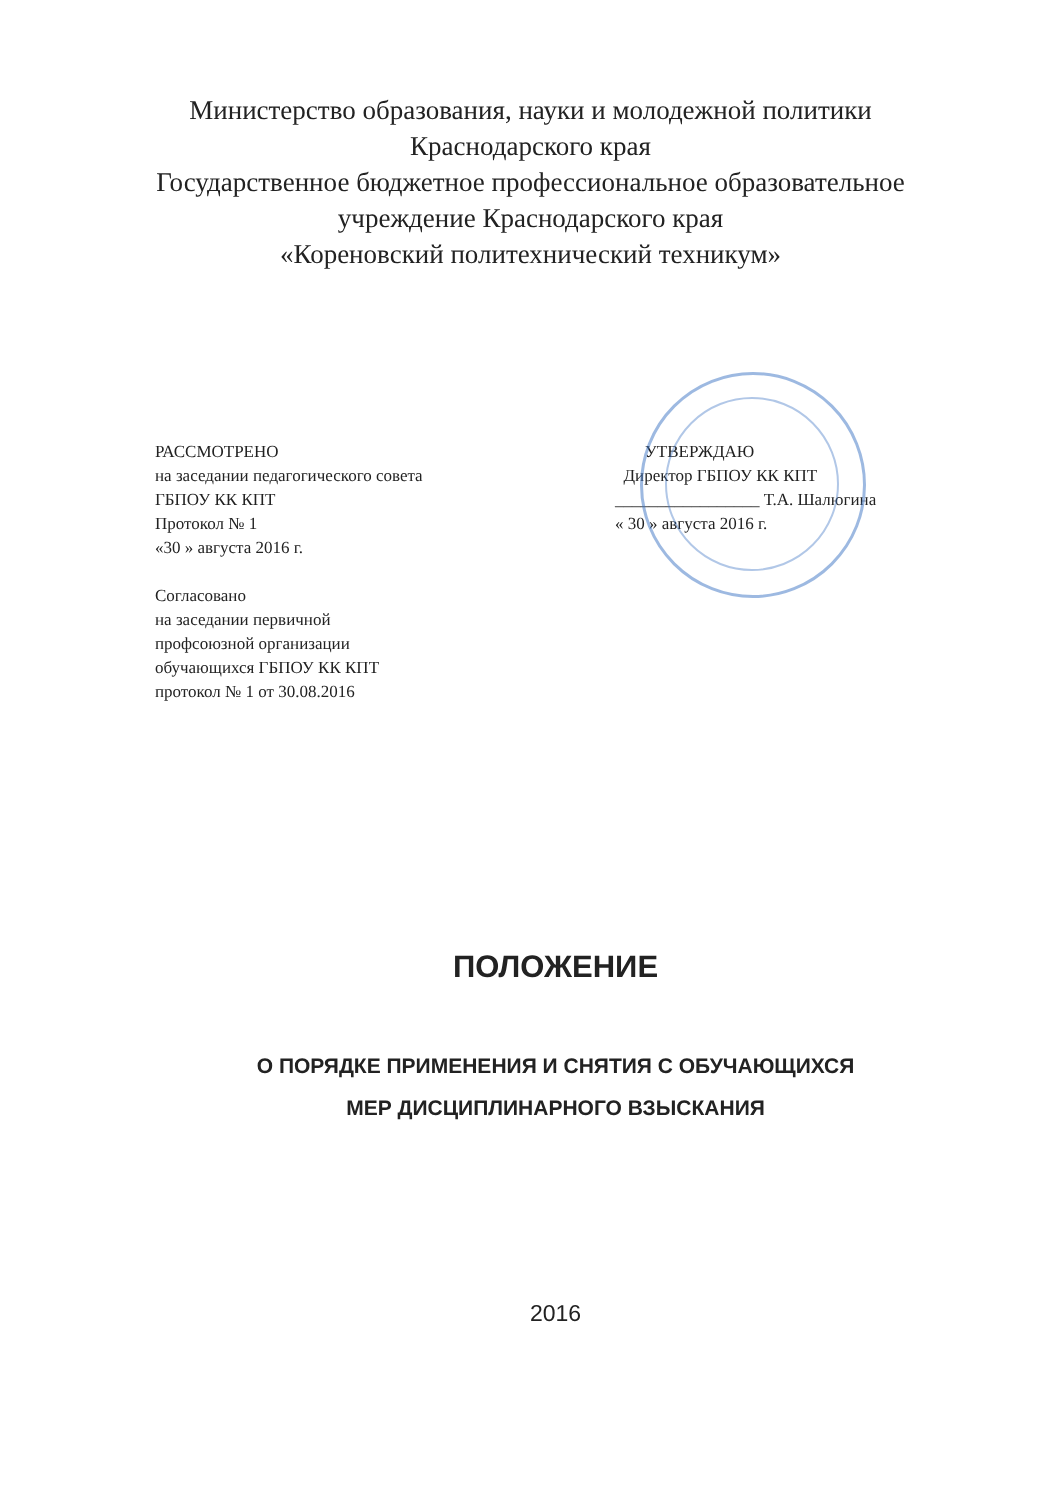Министерство образования, науки и молодежной политики
Краснодарского края
Государственное бюджетное профессиональное образовательное
учреждение Краснодарского края
«Кореновский политехнический техникум»
РАССМОТРЕНО
на заседании педагогического совета
ГБПОУ КК КПТ
Протокол № 1
«30 » августа 2016 г.
Согласовано
на заседании первичной
профсоюзной организации
обучающихся ГБПОУ КК КПТ
протокол № 1 от 30.08.2016
УТВЕРЖДАЮ
Директор ГБПОУ КК КПТ
_________________ Т.А. Шалюгина
« 30 » августа 2016 г.
ПОЛОЖЕНИЕ
О ПОРЯДКЕ ПРИМЕНЕНИЯ И СНЯТИЯ С ОБУЧАЮЩИХСЯ
МЕР ДИСЦИПЛИНАРНОГО ВЗЫСКАНИЯ
2016